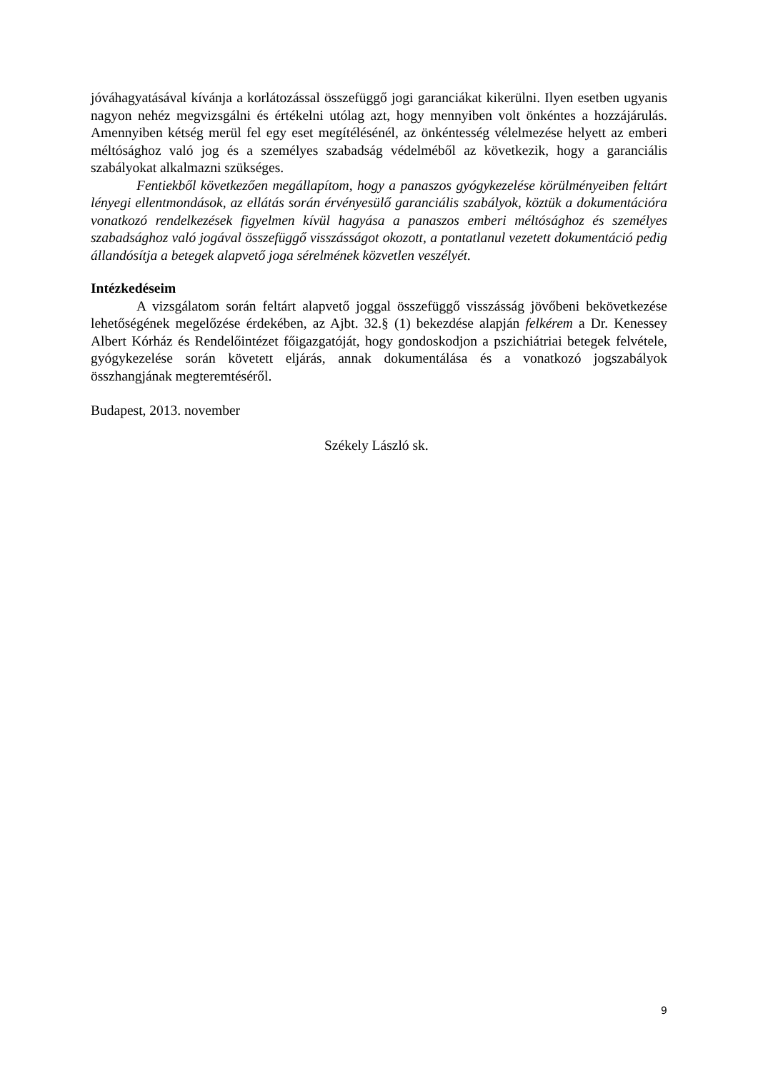jóváhagyatásával kívánja a korlátozással összefüggő jogi garanciákat kikerülni. Ilyen esetben ugyanis nagyon nehéz megvizsgálni és értékelni utólag azt, hogy mennyiben volt önkéntes a hozzájárulás. Amennyiben kétség merül fel egy eset megítélésénél, az önkéntesség vélelmezése helyett az emberi méltósághoz való jog és a személyes szabadság védelméből az következik, hogy a garanciális szabályokat alkalmazni szükséges.
Fentiekből következően megállapítom, hogy a panaszos gyógykezelése körülményeiben feltárt lényegi ellentmondások, az ellátás során érvényesülő garanciális szabályok, köztük a dokumentációra vonatkozó rendelkezések figyelmen kívül hagyása a panaszos emberi méltósághoz és személyes szabadsághoz való jogával összefüggő visszásságot okozott, a pontatlanul vezetett dokumentáció pedig állandósítja a betegek alapvető joga sérelmének közvetlen veszélyét.
Intézkedéseim
A vizsgálatom során feltárt alapvető joggal összefüggő visszásság jövőbeni bekövetkezése lehetőségének megelőzése érdekében, az Ajbt. 32.§ (1) bekezdése alapján felkérem a Dr. Kenessey Albert Kórház és Rendelőintézet főigazgatóját, hogy gondoskodjon a pszichiátriai betegek felvétele, gyógykezelése során követett eljárás, annak dokumentálása és a vonatkozó jogszabályok összhangjának megteremtéséről.
Budapest, 2013. november
Székely László sk.
9